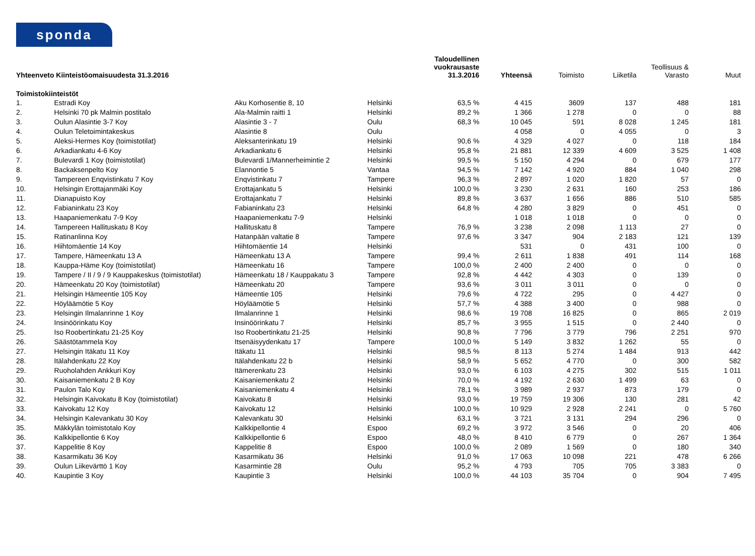sponda
| Yhteenveto Kiinteistöomaisuudesta 31.3.2016 | | | | Taloudellinen vuokrausaste 31.3.2016 | Yhteensä | Toimisto | Liiketila | Teollisuus & Varasto | Muut |
| --- | --- | --- | --- | --- | --- | --- | --- | --- | --- |
| Toimistokiinteistöt | | | | | | | | | |
| 1. | Estradi Koy | Aku Korhosentie 8, 10 | Helsinki | 63,5 % | 4 415 | 3609 | 137 | 488 | 181 |
| 2. | Helsinki 70 pk Malmin postitalo | Ala-Malmin raitti 1 | Helsinki | 89,2 % | 1 366 | 1 278 | 0 | 0 | 88 |
| 3. | Oulun Alasintie 3-7 Koy | Alasintie 3 - 7 | Oulu | 68,3 % | 10 045 | 591 | 8 028 | 1 245 | 181 |
| 4. | Oulun Teletoimintakeskus | Alasintie 8 | Oulu | | 4 058 | 0 | 4 055 | 0 | 3 |
| 5. | Aleksi-Hermes Koy (toimistotilat) | Aleksanterinkatu 19 | Helsinki | 90,6 % | 4 329 | 4 027 | 0 | 118 | 184 |
| 6. | Arkadiankatu 4-6 Koy | Arkadiankatu 6 | Helsinki | 95,8 % | 21 881 | 12 339 | 4 609 | 3 525 | 1 408 |
| 7. | Bulevardi 1 Koy (toimistotilat) | Bulevardi 1/Mannerheimintie 2 | Helsinki | 99,5 % | 5 150 | 4 294 | 0 | 679 | 177 |
| 8. | Backaksenpelto Koy | Elannontie 5 | Vantaa | 94,5 % | 7 142 | 4 920 | 884 | 1 040 | 298 |
| 9. | Tampereen Enqvistinkatu 7 Koy | Enqvistinkatu 7 | Tampere | 96,3 % | 2 897 | 1 020 | 1 820 | 57 | 0 |
| 10. | Helsingin Erottajanmäki Koy | Erottajankatu 5 | Helsinki | 100,0 % | 3 230 | 2 631 | 160 | 253 | 186 |
| 11. | Dianapuisto Koy | Erottajankatu 7 | Helsinki | 89,8 % | 3 637 | 1 656 | 886 | 510 | 585 |
| 12. | Fabianinkatu 23 Koy | Fabianinkatu 23 | Helsinki | 64,8 % | 4 280 | 3 829 | 0 | 451 | 0 |
| 13. | Haapaniemenkatu 7-9 Koy | Haapaniemenkatu 7-9 | Helsinki | | 1 018 | 1 018 | 0 | 0 | 0 |
| 14. | Tampereen Hallituskatu 8 Koy | Hallituskatu 8 | Tampere | 76,9 % | 3 238 | 2 098 | 1 113 | 27 | 0 |
| 15. | Ratinanlinna Koy | Hatanpään valtatie 8 | Tampere | 97,6 % | 3 347 | 904 | 2 183 | 121 | 139 |
| 16. | Hiihtomäentie 14 Koy | Hiihtomäentie 14 | Helsinki | | 531 | 0 | 431 | 100 | 0 |
| 17. | Tampere, Hämeenkatu 13 A | Hämeenkatu 13 A | Tampere | 99,4 % | 2 611 | 1 838 | 491 | 114 | 168 |
| 18. | Kauppa-Häme Koy (toimistotilat) | Hämeenkatu 16 | Tampere | 100,0 % | 2 400 | 2 400 | 0 | 0 | 0 |
| 19. | Tampere / II / 9 / 9 Kauppakeskus (toimistotilat) | Hämeenkatu 18 / Kauppakatu 3 | Tampere | 92,8 % | 4 442 | 4 303 | 0 | 139 | 0 |
| 20. | Hämeenkatu 20 Koy (toimistotilat) | Hämeenkatu 20 | Tampere | 93,6 % | 3 011 | 3 011 | 0 | 0 | 0 |
| 21. | Helsingin Hämeentie 105 Koy | Hämeentie 105 | Helsinki | 79,6 % | 4 722 | 295 | 0 | 4 427 | 0 |
| 22. | Höyläämötie 5 Koy | Höyläämötie 5 | Helsinki | 57,7 % | 4 388 | 3 400 | 0 | 988 | 0 |
| 23. | Helsingin Ilmalanrinne 1 Koy | Ilmalanrinne 1 | Helsinki | 98,6 % | 19 708 | 16 825 | 0 | 865 | 2 019 |
| 24. | Insinöörinkatu Koy | Insinöörinkatu 7 | Helsinki | 85,7 % | 3 955 | 1 515 | 0 | 2 440 | 0 |
| 25. | Iso Roobertinkatu 21-25 Koy | Iso Roobertinkatu 21-25 | Helsinki | 90,8 % | 7 796 | 3 779 | 796 | 2 251 | 970 |
| 26. | Säästötammela Koy | Itsenäisyydenkatu 17 | Tampere | 100,0 % | 5 149 | 3 832 | 1 262 | 55 | 0 |
| 27. | Helsingin Itäkatu 11 Koy | Itäkatu 11 | Helsinki | 98,5 % | 8 113 | 5 274 | 1 484 | 913 | 442 |
| 28. | Itälahdenkatu 22 Koy | Itälahdenkatu 22 b | Helsinki | 58,9 % | 5 652 | 4 770 | 0 | 300 | 582 |
| 29. | Ruoholahden Ankkuri Koy | Itämerenkatu 23 | Helsinki | 93,0 % | 6 103 | 4 275 | 302 | 515 | 1 011 |
| 30. | Kaisaniemenkatu 2 B Koy | Kaisaniemenkatu 2 | Helsinki | 70,0 % | 4 192 | 2 630 | 1 499 | 63 | 0 |
| 31. | Paulon Talo Koy | Kaisaniemenkatu 4 | Helsinki | 78,1 % | 3 989 | 2 937 | 873 | 179 | 0 |
| 32. | Helsingin Kaivokatu 8 Koy (toimistotilat) | Kaivokatu 8 | Helsinki | 93,0 % | 19 759 | 19 306 | 130 | 281 | 42 |
| 33. | Kaivokatu 12 Koy | Kaivokatu 12 | Helsinki | 100,0 % | 10 929 | 2 928 | 2 241 | 0 | 5 760 |
| 34. | Helsingin Kalevankatu 30 Koy | Kalevankatu 30 | Helsinki | 63,1 % | 3 721 | 3 131 | 294 | 296 | 0 |
| 35. | Mäkkylän toimistotalo Koy | Kalkkipellontie 4 | Espoo | 69,2 % | 3 972 | 3 546 | 0 | 20 | 406 |
| 36. | Kalkkipellontie 6 Koy | Kalkkipellontie 6 | Espoo | 48,0 % | 8 410 | 6 779 | 0 | 267 | 1 364 |
| 37. | Kappelitie 8 Koy | Kappelitie 8 | Espoo | 100,0 % | 2 089 | 1 569 | 0 | 180 | 340 |
| 38. | Kasarmikatu 36 Koy | Kasarmikatu 36 | Helsinki | 91,0 % | 17 063 | 10 098 | 221 | 478 | 6 266 |
| 39. | Oulun Liikevärttö 1 Koy | Kasarmintie 28 | Oulu | 95,2 % | 4 793 | 705 | 705 | 3 383 | 0 |
| 40. | Kaupintie 3 Koy | Kaupintie 3 | Helsinki | 100,0 % | 44 103 | 35 704 | 0 | 904 | 7 495 |